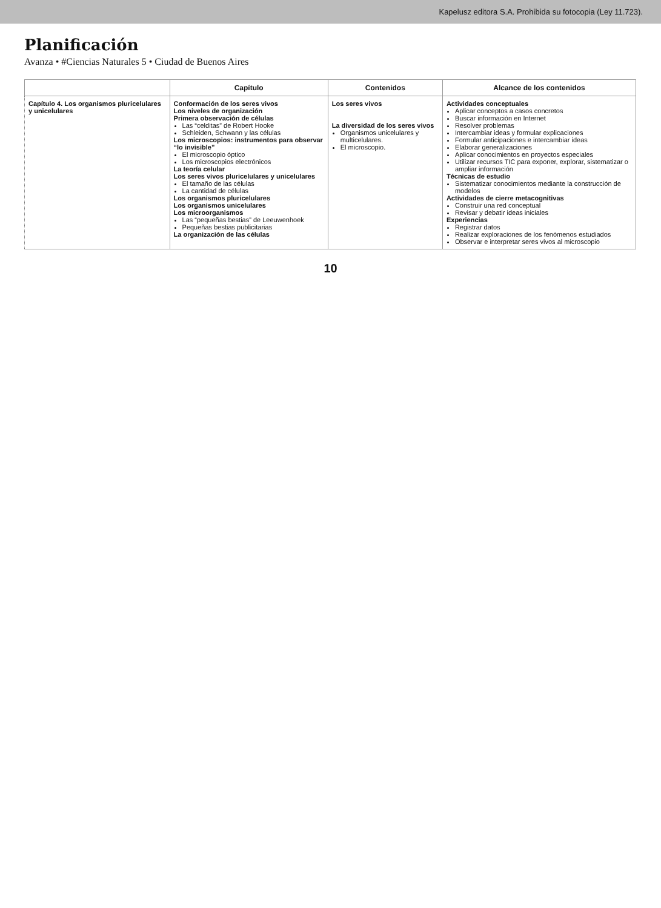Kapelusz editora S.A. Prohibida su fotocopia (Ley 11.723).
Planificación
Avanza • #Ciencias Naturales 5 • Ciudad de Buenos Aires
| | Capítulo | Contenidos | Alcance de los contenidos |
| --- | --- | --- | --- |
| Capítulo 4. Los organismos pluricelulares y unicelulares | Conformación de los seres vivos Los niveles de organización Primera observación de células Las “celditas” de Robert Hooke Schleiden, Schwann y las células Los microscopios: instrumentos para observar “lo invisible” El microscopio óptico Los microscopios electrónicos La teoría celular Los seres vivos pluricelulares y unicelulares El tamaño de las células La cantidad de células Los organismos pluricelulares Los organismos unicelulares Los microorganismos Las “pequeñas bestias” de Leeuwenhoek Pequeñas bestias publicitarias La organización de las células | Los seres vivos La diversidad de los seres vivos Organismos unicelulares y multicelulares. El microscopio. | Actividades conceptuales Aplicar conceptos a casos concretos Buscar información en Internet Resolver problemas Intercambiar ideas y formular explicaciones Formular anticipaciones e intercambiar ideas Elaborar generalizaciones Aplicar conocimientos en proyectos especiales Utilizar recursos TIC para exponer, explorar, sistematizar o ampliar información Técnicas de estudio Sistematizar conocimientos mediante la construcción de modelos Actividades de cierre metacognitivas Construir una red conceptual Revisar y debatir ideas iniciales Experiencias Registrar datos Realizar exploraciones de los fenómenos estudiados Observar e interpretar seres vivos al microscopio |
10